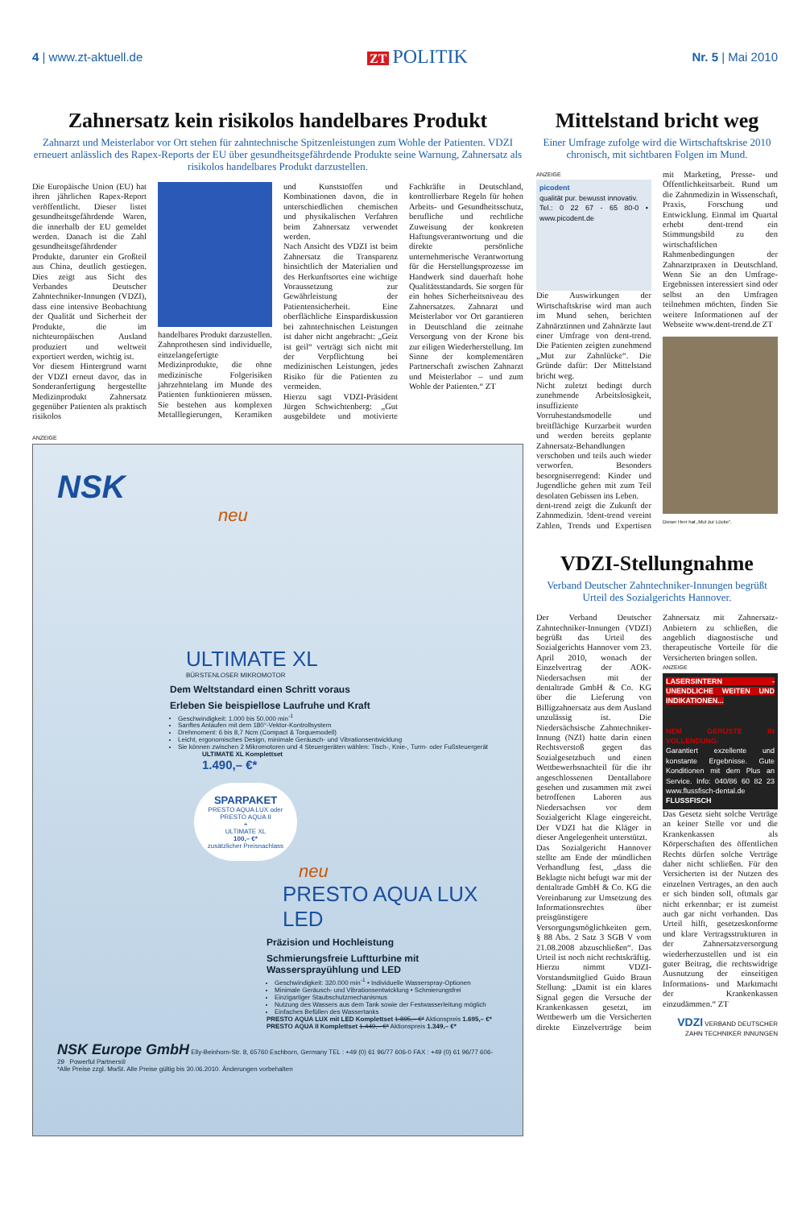4 | www.zt-aktuell.de ZT POLITIK
Nr. 5 | Mai 2010
Zahnersatz kein risikolos handelbares Produkt
Zahnarzt und Meisterlabor vor Ort stehen für zahntechnische Spitzenleistungen zum Wohle der Patienten. VDZI erneuert anlässlich des Rapex-Reports der EU über gesundheitsgefährdende Produkte seine Warnung, Zahnersatz als risikolos handelbares Produkt darzustellen.
Die Europäische Union (EU) hat ihren jährlichen Rapex-Report veröffentlicht. Dieser listet gesundheitsgefährdende Waren, die innerhalb der EU gemeldet werden. Danach ist die Zahl gesundheitsgefährdender Produkte, darunter ein Großteil aus China, deutlich gestiegen. Dies zeigt aus Sicht des Verbandes Deutscher Zahntechniker-Innungen (VDZI), dass eine intensive Beobachtung der Qualität und Sicherheit der Produkte, die im nichteuropäischen Ausland produziert und weltweit exportiert werden, wichtig ist.
Vor diesem Hintergrund warnt der VDZI erneut davor, das in Sonderanfertigung hergestellte Medizinprodukt Zahnersatz gegenüber Patienten als praktisch risikolos
handelbares Produkt darzustellen. Zahnprothesen sind individuelle, einzelangefertigte Medizinprodukte, die ohne medizinische Folgerisiken jahrzehntelang im Munde des Patienten funktionieren müssen. Sie bestehen aus komplexen Metalllegierungen, Keramiken und Kunststoffen und Kombinationen davon, die in unterschiedlichen chemischen und physikalischen Verfahren beim Zahnersatz verwendet werden.
Nach Ansicht des VDZI ist beim Zahnersatz die Transparenz hinsichtlich der Materialien und des Herkunftsortes eine wichtige Voraussetzung zur Gewährleistung der Patientensicherheit. Eine oberflächliche Einspardiskussion bei zahntechnischen Leistungen ist daher nicht angebracht: „Geiz ist geil“ verträgt sich nicht mit der Verpflichtung bei medizinischen Leistungen, jedes Risiko für die Patienten zu vermeiden.
Hierzu sagt VDZI-Präsident Jürgen Schwichtenberg: „Gut ausgebildete und motivierte Fachkräfte in Deutschland, kontrollierbare Regeln für hohen Arbeits- und Gesundheitsschutz, berufliche und rechtliche Zuweisung der konkreten Haftungsverantwortung und die direkte persönliche unternehmerische Verantwortung für die Herstellungsprozesse im Handwerk sind dauerhaft hohe Qualitätsstandards. Sie sorgen für ein hohes Sicherheitsniveau des Zahnersatzes. Zahnarzt und Meisterlabor vor Ort garantieren in Deutschland die zeitnahe Versorgung von der Krone bis zur eiligen Wiederherstellung. Im Sinne der komplementären Partnerschaft zwischen Zahnarzt und Meisterlabor – und zum Wohle der Patienten.“ ZT
ANZEIGE
NSK
neu
ULTIMATE XL
BÜRSTENLOSER MIKROMOTOR
Dem Weltstandard einen Schritt voraus
Erleben Sie beispiellose Laufruhe und Kraft
Geschwindigkeit: 1.000 bis 50.000 min<sup>-1</sup>
Sanftes Anlaufen mit dem 180°-Vektor-Kontrollsystem
Drehmoment: 6 bis 8,7 Ncm (Compact & Torquemodell)
Leicht, ergonomisches Design, minimale Geräusch- und Vibrationsentwicklung
Sie können zwischen 2 Mikromotoren und 4 Steuergeräten wählen: Tisch-, Knie-, Turm- oder Fußsteuergerät
ULTIMATE XL Komplettset
1.490,– €*
SPARPAKET
PRESTO AQUA LUX oder PRESTO AQUA II
+
ULTIMATE XL
100,– €*
zusätzlicher Preisnachlass
neu
PRESTO AQUA LUX LED
Präzision und Hochleistung
Schmierungsfreie Luftturbine mit Wassersprayühlung und LED
Geschwindigkeit: 320.000 min<sup>-1</sup> • Individuelle Wasserspray-Optionen
Minimale Geräusch- und Vibrationsentwicklung • Schmierungsfrei
Einzigartiger Staubschutzmechanismus
Nutzung des Wassers aus dem Tank sowie der Festwasserleitung möglich
Einfaches Befüllen des Wassertanks
PRESTO AQUA LUX mit LED Komplettset 1.895,– €* Aktionspreis 1.695,– €* PRESTO AQUA II Komplettset 1.449,– €* Aktionspreis 1.349,– €*
NSK Europe GmbH Elly-Beinhorn-Str. 8, 65760 Eschborn, Germany TEL : +49 (0) 61 96/77 606-0 FAX : +49 (0) 61 96/77 606-29 Powerful Partners®
*Alle Preise zzgl. MwSt. Alle Preise gültig bis 30.06.2010. Änderungen vorbehalten
Mittelstand bricht weg
Einer Umfrage zufolge wird die Wirtschaftskrise 2010 chronisch, mit sichtbaren Folgen im Mund.
ANZEIGE
picodent
qualität pur. bewusst innovativ.
Tel.: 0 22 67 - 65 80-0 • www.picodent.de
Die Auswirkungen der Wirtschaftskrise wird man auch im Mund sehen, berichten Zahnärztinnen und Zahnärzte laut einer Umfrage von dent-trend. Die Patienten zeigten zunehmend „Mut zur Zahnlücke“. Die Gründe dafür: Der Mittelstand bricht weg.
Nicht zuletzt bedingt durch zunehmende Arbeitslosigkeit, insuffiziente Vorruhestandsmodelle und breitflächige Kurzarbeit wurden und werden bereits geplante Zahnersatz-Behandlungen verschoben und teils auch wieder verworfen. Besonders besorgniserregend: Kinder und Jugendliche gehen mit zum Teil desolaten Gebissen ins Leben.
dent-trend zeigt die Zukunft der Zahnmedizin. !dent-trend vereint Zahlen, Trends und Expertisen mit Marketing, Presse- und Öffentlichkeitsarbeit. Rund um die Zahnmedizin in Wissenschaft, Praxis, Forschung und Entwicklung. Einmal im Quartal erhebt dent-trend ein Stimmungsbild zu den wirtschaftlichen Rahmenbedingungen der Zahnarztpraxen in Deutschland. Wenn Sie an den Umfrage-Ergebnissen interessiert sind oder selbst an den Umfragen teilnehmen möchten, finden Sie weitere Informationen auf der Webseite www.dent-trend.de ZT
Dieser Herr hat „Mut zur Lücke“.
VDZI-Stellungnahme
Verband Deutscher Zahntechniker-Innungen begrüßt Urteil des Sozialgerichts Hannover.
Der Verband Deutscher Zahntechniker-Innungen (VDZI) begrüßt das Urteil des Sozialgerichts Hannover vom 23. April 2010, wonach der Einzelvertrag der AOK-Niedersachsen mit der dentaltrade GmbH & Co. KG über die Lieferung von Billigzahnersatz aus dem Ausland unzulässig ist. Die Niedersächsische Zahntechniker-Innung (NZI) hatte darin einen Rechtsverstoß gegen das Sozialgesetzbuch und einen Wettbewerbsnachteil für die ihr angeschlossenen Dentallabore gesehen und zusammen mit zwei betroffenen Laboren aus Niedersachsen vor dem Sozialgericht Klage eingereicht. Der VDZI hat die Kläger in dieser Angelegenheit unterstützt.
Das Sozialgericht Hannover stellte am Ende der mündlichen Verhandlung fest, „dass die Beklagte nicht befugt war mit der dentaltrade GmbH & Co. KG die Vereinbarung zur Umsetzung des Informationsrechtes über preisgünstigere Versorgungsmöglichkeiten gem. § 88 Abs. 2 Satz 3 SGB V vom 21.08.2008 abzuschließen“. Das Urteil ist noch nicht rechtskräftig.
Hierzu nimmt VDZI-Vorstandsmitglied Guido Braun Stellung: „Damit ist ein klares Signal gegen die Versuche der Krankenkassen gesetzt, im Wettbewerb um die Versicherten direkte Einzelverträge beim Zahnersatz mit Zahnersatz-Anbietern zu schließen, die angeblich diagnostische und therapeutische Vorteile für die Versicherten bringen sollen.
ANZEIGE
LASERSINTERN - UNENDLICHE WEITEN UND INDIKATIONEN...
NEM GERÜSTE IN VOLLENDUNG.
Garantiert exzellente und konstante Ergebnisse. Gute Konditionen mit dem Plus an Service. Info: 040/86 60 82 23 www.flussfisch-dental.de
FLUSSFISCH
Das Gesetz sieht solche Verträge an keiner Stelle vor und die Krankenkassen als Körperschaften des öffentlichen Rechts dürfen solche Verträge daher nicht schließen. Für den Versicherten ist der Nutzen des einzelnen Vertrages, an den auch er sich binden soll, oftmals gar nicht erkennbar; er ist zumeist auch gar nicht vorhanden. Das Urteil hilft, gesetzeskonforme und klare Vertragsstrukturen in der Zahnersatzversorgung wiederherzustellen und ist ein guter Beitrag, die rechtswidrige Ausnutzung der einseitigen Informations- und Marktmacht der Krankenkassen einzudämmen.“ ZT
VDZI VERBAND DEUTSCHER ZAHN TECHNIKER INNUNGEN